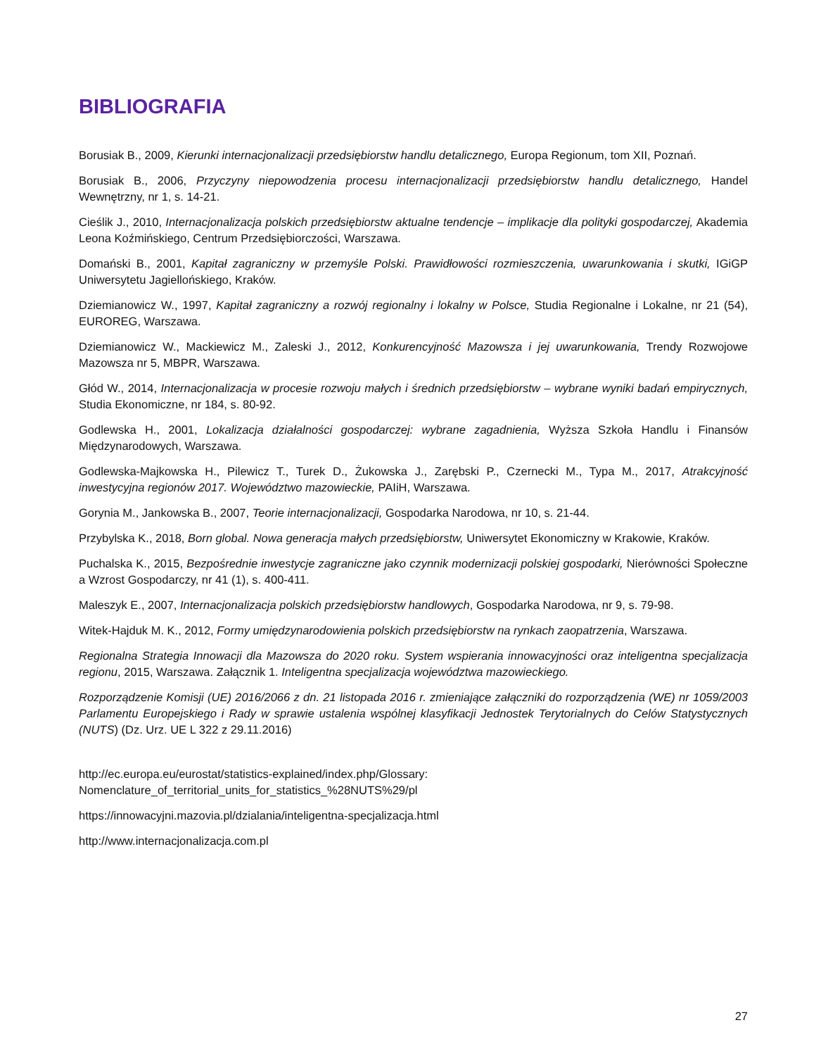BIBLIOGRAFIA
Borusiak B., 2009, Kierunki internacjonalizacji przedsiębiorstw handlu detalicznego, Europa Regionum, tom XII, Poznań.
Borusiak B., 2006, Przyczyny niepowodzenia procesu internacjonalizacji przedsiębiorstw handlu detalicznego, Handel Wewnętrzny, nr 1, s. 14-21.
Cieślik J., 2010, Internacjonalizacja polskich przedsiębiorstw aktualne tendencje – implikacje dla polityki gospodarczej, Akademia Leona Koźmińskiego, Centrum Przedsiębiorczości, Warszawa.
Domański B., 2001, Kapitał zagraniczny w przemyśle Polski. Prawidłowości rozmieszczenia, uwarunkowania i skutki, IGiGP Uniwersytetu Jagiellońskiego, Kraków.
Dziemianowicz W., 1997, Kapitał zagraniczny a rozwój regionalny i lokalny w Polsce, Studia Regionalne i Lokalne, nr 21 (54), EUROREG, Warszawa.
Dziemianowicz W., Mackiewicz M., Zaleski J., 2012, Konkurencyjność Mazowsza i jej uwarunkowania, Trendy Rozwojowe Mazowsza nr 5, MBPR, Warszawa.
Głód W., 2014, Internacjonalizacja w procesie rozwoju małych i średnich przedsiębiorstw – wybrane wyniki badań empirycznych, Studia Ekonomiczne, nr 184, s. 80-92.
Godlewska H., 2001, Lokalizacja działalności gospodarczej: wybrane zagadnienia, Wyższa Szkoła Handlu i Finansów Międzynarodowych, Warszawa.
Godlewska-Majkowska H., Pilewicz T., Turek D., Żukowska J., Zarębski P., Czernecki M., Typa M., 2017, Atrakcyjność inwestycyjna regionów 2017. Województwo mazowieckie, PAIiH, Warszawa.
Gorynia M., Jankowska B., 2007, Teorie internacjonalizacji, Gospodarka Narodowa, nr 10, s. 21-44.
Przybylska K., 2018, Born global. Nowa generacja małych przedsiębiorstw, Uniwersytet Ekonomiczny w Krakowie, Kraków.
Puchalska K., 2015, Bezpośrednie inwestycje zagraniczne jako czynnik modernizacji polskiej gospodarki, Nierówności Społeczne a Wzrost Gospodarczy, nr 41 (1), s. 400-411.
Maleszyk E., 2007, Internacjonalizacja polskich przedsiębiorstw handlowych, Gospodarka Narodowa, nr 9, s. 79-98.
Witek-Hajduk M. K., 2012, Formy umiędzynarodowienia polskich przedsiębiorstw na rynkach zaopatrzenia, Warszawa.
Regionalna Strategia Innowacji dla Mazowsza do 2020 roku. System wspierania innowacyjności oraz inteligentna specjalizacja regionu, 2015, Warszawa. Załącznik 1. Inteligentna specjalizacja województwa mazowieckiego.
Rozporządzenie Komisji (UE) 2016/2066 z dn. 21 listopada 2016 r. zmieniające załączniki do rozporządzenia (WE) nr 1059/2003 Parlamentu Europejskiego i Rady w sprawie ustalenia wspólnej klasyfikacji Jednostek Terytorialnych do Celów Statystycznych (NUTS) (Dz. Urz. UE L 322 z 29.11.2016)
http://ec.europa.eu/eurostat/statistics-explained/index.php/Glossary:
Nomenclature_of_territorial_units_for_statistics_%28NUTS%29/pl
https://innowacyjni.mazovia.pl/dzialania/inteligentna-specjalizacja.html
http://www.internacjonalizacja.com.pl
27